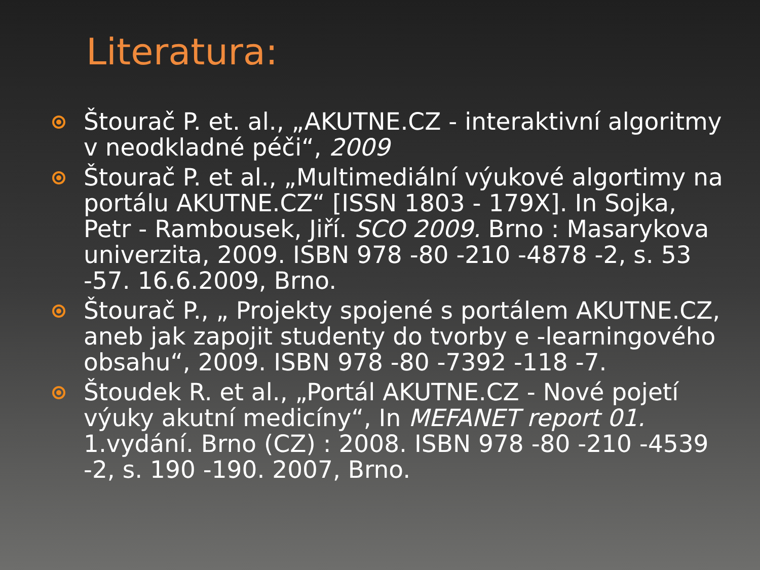Literatura:
Štourač P. et. al., „AKUTNE.CZ - interaktivní algoritmy v neodkladné péči“, 2009
Štourač P. et al., „Multimediální výukové algortimy na portálu AKUTNE.CZ“ [ISSN 1803 - 179X]. In Sojka, Petr - Rambousek, Jiří. SCO 2009. Brno : Masarykova univerzita, 2009. ISBN 978 -80 -210 -4878 -2, s. 53 -57. 16.6.2009, Brno.
Štourač P., „ Projekty spojené s portálem AKUTNE.CZ, aneb jak zapojit studenty do tvorby e -learningového obsahu“, 2009. ISBN 978 -80 -7392 -118 -7.
Štoudek R. et al., „Portál AKUTNE.CZ - Nové pojetí výuky akutní medicíny“, In MEFANET report 01. 1.vydání. Brno (CZ) : 2008. ISBN 978 -80 -210 -4539 -2, s. 190 -190. 2007, Brno.